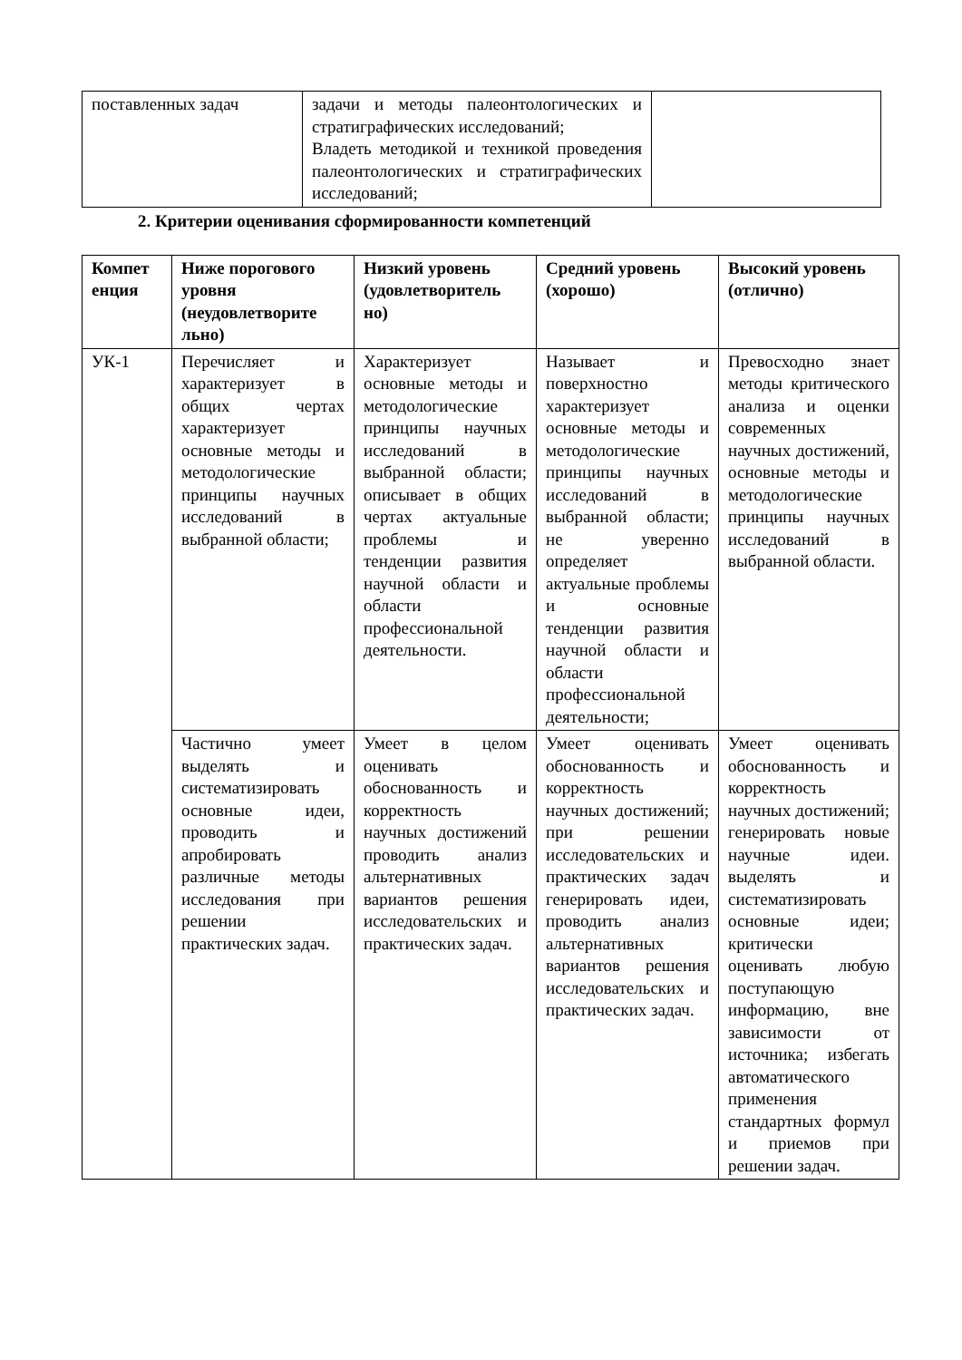| поставленных задач | задачи и методы палеонтологических и стратиграфических исследований; Владеть методикой и техникой проведения палеонтологических и стратиграфических исследований; | |
2. Критерии оценивания сформированности компетенций
| Компет енция | Ниже порогового уровня (неудовлетворите льно) | Низкий уровень (удовлетворитель но) | Средний уровень (хорошо) | Высокий уровень (отлично) |
| --- | --- | --- | --- | --- |
| УК-1 | Перечисляет и характеризует в общих чертах характеризует основные методы и методологические принципы научных исследований в выбранной области; | Характеризует основные методы и методологические принципы научных исследований в выбранной области; описывает в общих чертах актуальные проблемы и тенденции развития научной области и области профессиональной деятельности. | Называет и поверхностно характеризует основные методы и методологические принципы научных исследований в выбранной области; не уверенно определяет актуальные проблемы и основные тенденции развития научной области и области профессиональной деятельности; | Превосходно знает методы критического анализа и оценки современных научных достижений, основные методы и методологические принципы научных исследований в выбранной области. |
| | Частично умеет выделять и систематизировать основные идеи, проводить и апробировать различные методы исследования при решении практических задач. | Умеет в целом оценивать обоснованность и корректность научных достижений проводить анализ альтернативных вариантов решения исследовательских и практических задач. | Умеет оценивать обоснованность и корректность научных достижений; при решении исследовательских и практических задач генерировать идеи, проводить анализ альтернативных вариантов решения исследовательских и практических задач. | Умеет оценивать обоснованность и корректность научных достижений; генерировать новые научные идеи. выделять и систематизировать основные идеи; критически оценивать любую поступающую информацию, вне зависимости от источника; избегать автоматического применения стандартных формул и приемов при решении задач. |